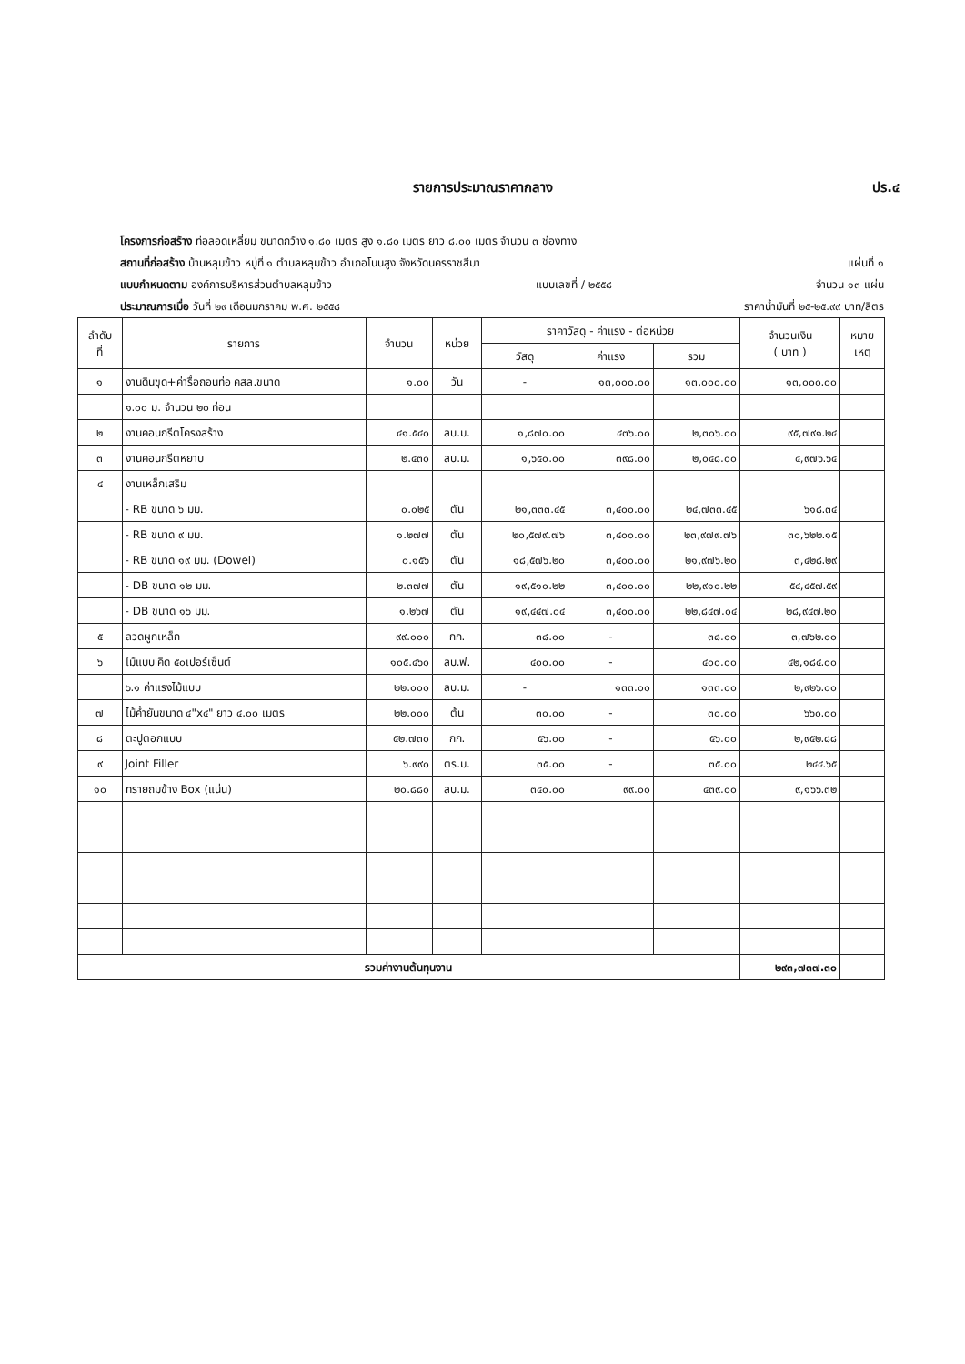รายการประมาณราคากลาง ปร.๔
โครงการก่อสร้าง ท่อลอดเหลี่ยม ขนาดกว้าง ๑.๘๐ เมตร สูง ๑.๘๐ เมตร ยาว ๘.๐๐ เมตร จำนวน ๓ ช่องทาง
สถานที่ก่อสร้าง บ้านหลุมข้าว หมู่ที่ ๑ ตำบลหลุมข้าว อำเภอโนนสูง จังหวัดนครราชสีมา แผ่นที่ ๑
แบบกำหนดตาม องค์การบริหารส่วนตำบลหลุมข้าว แบบเลขที่ / ๒๕๕๘ จำนวน ๑๓ แผ่น
ประมาณการเมื่อ วันที่ ๒๙ เดือนมกราคม พ.ศ. ๒๕๕๘ ราคาน้ำมันที่ ๒๕-๒๕.๙๙ บาท/ลิตร
| ลำดับ ที่ | รายการ | จำนวน | หน่วย | ราคาวัสดุ - ค่าแรง - ต่อหน่วย | | | จำนวนเงิน ( บาท ) | หมาย เหตุ |
| --- | --- | --- | --- | --- | --- | --- | --- | --- |
| | | | | วัสดุ | ค่าแรง | รวม | | |
| ๑ | งานดินขุด+ค่ารื้อถอนท่อ คสล.ขนาด | ๑.๐๐ | วัน | - | ๑๓,๐๐๐.๐๐ | ๑๓,๐๐๐.๐๐ | ๑๓,๐๐๐.๐๐ | |
| | ๑.๐๐ ม. จำนวน ๒๐ ท่อน | | | | | | | |
| ๒ | งานคอนกรีตโครงสร้าง | ๔๑.๕๔๐ | ลบ.ม. | ๑,๘๗๐.๐๐ | ๔๓๖.๐๐ | ๒,๓๐๖.๐๐ | ๙๕,๗๙๑.๒๔ | |
| ๓ | งานคอนกรีตหยาบ | ๒.๔๓๐ | ลบ.ม. | ๑,๖๕๐.๐๐ | ๓๙๘.๐๐ | ๒,๐๔๘.๐๐ | ๔,๙๗๖.๖๔ | |
| ๔ | งานเหล็กเสริม | | | | | | | |
| | - RB ขนาด ๖ มม. | ๐.๐๒๕ | ตัน | ๒๑,๓๓๓.๔๕ | ๓,๔๐๐.๐๐ | ๒๔,๗๓๓.๔๕ | ๖๑๘.๓๔ | |
| | - RB ขนาด ๙ มม. | ๑.๒๗๗ | ตัน | ๒๐,๕๗๙.๗๖ | ๓,๔๐๐.๐๐ | ๒๓,๙๗๙.๗๖ | ๓๐,๖๒๒.๑๕ | |
| | - RB ขนาด ๑๙ มม. (Dowel) | ๐.๑๕๖ | ตัน | ๑๘,๕๗๖.๒๐ | ๓,๔๐๐.๐๐ | ๒๑,๙๗๖.๒๐ | ๓,๔๒๘.๒๙ | |
| | - DB ขนาด ๑๒ มม. | ๒.๓๗๗ | ตัน | ๑๙,๕๑๐.๒๒ | ๓,๔๐๐.๐๐ | ๒๒,๙๑๐.๒๒ | ๕๔,๔๕๗.๕๙ | |
| | - DB ขนาด ๑๖ มม. | ๑.๒๖๗ | ตัน | ๑๙,๔๔๗.๐๔ | ๓,๔๐๐.๐๐ | ๒๒,๘๔๗.๐๔ | ๒๘,๙๔๗.๒๐ | |
| ๕ | ลวดผูกเหล็ก | ๙๙.๐๐๐ | กก. | ๓๘.๐๐ | - | ๓๘.๐๐ | ๓,๗๖๒.๐๐ | |
| ๖ | ไม้แบบ คิด ๕๐เปอร์เซ็นต์ | ๑๐๕.๔๖๐ | ลบ.ฟ. | ๔๐๐.๐๐ | - | ๔๐๐.๐๐ | ๔๒,๑๘๔.๐๐ | |
| | ๖.๑ ค่าแรงไม้แบบ | ๒๒.๐๐๐ | ลบ.ม. | - | ๑๓๓.๐๐ | ๑๓๓.๐๐ | ๒,๙๒๖.๐๐ | |
| ๗ | ไม้ค้ำยันขนาด ๔"x๔" ยาว ๔.๐๐ เมตร | ๒๒.๐๐๐ | ต้น | ๓๐.๐๐ | - | ๓๐.๐๐ | ๖๖๐.๐๐ | |
| ๘ | ตะปูตอกแบบ | ๕๒.๗๓๐ | กก. | ๕๖.๐๐ | - | ๕๖.๐๐ | ๒,๙๕๒.๘๘ | |
| ๙ | Joint Filler | ๖.๙๙๐ | ตร.ม. | ๓๕.๐๐ | - | ๓๕.๐๐ | ๒๔๔.๖๕ | |
| ๑๐ | ทรายถมข้าง Box (แน่น) | ๒๐.๘๘๐ | ลบ.ม. | ๓๔๐.๐๐ | ๙๙.๐๐ | ๔๓๙.๐๐ | ๙,๑๖๖.๓๒ | |
| รวมค่างานต้นทุนงาน | | | | | | | ๒๙๓,๗๓๗.๓๐ | |